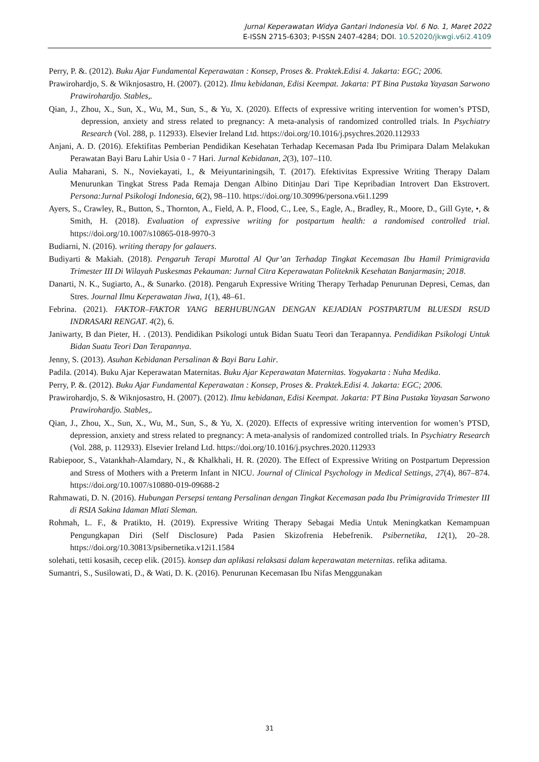Jurnal Keperawatan Widya Gantari Indonesia Vol. 6 No. 1, Maret 2022
E-ISSN 2715-6303; P-ISSN 2407-4284; DOI. 10.52020/jkwgi.v6i2.4109
Perry, P. &. (2012). Buku Ajar Fundamental Keperawatan : Konsep, Proses &. Praktek.Edisi 4. Jakarta: EGC; 2006.
Prawirohardjo, S. & Wiknjosastro, H. (2007). (2012). Ilmu kebidanan, Edisi Keempat. Jakarta: PT Bina Pustaka Yayasan Sarwono Prawirohardjo. Stables,.
Qian, J., Zhou, X., Sun, X., Wu, M., Sun, S., & Yu, X. (2020). Effects of expressive writing intervention for women’s PTSD, depression, anxiety and stress related to pregnancy: A meta-analysis of randomized controlled trials. In Psychiatry Research (Vol. 288, p. 112933). Elsevier Ireland Ltd. https://doi.org/10.1016/j.psychres.2020.112933
Anjani, A. D. (2016). Efektifitas Pemberian Pendidikan Kesehatan Terhadap Kecemasan Pada Ibu Primipara Dalam Melakukan Perawatan Bayi Baru Lahir Usia 0 - 7 Hari. Jurnal Kebidanan, 2(3), 107–110.
Aulia Maharani, S. N., Noviekayati, I., & Meiyuntariningsih, T. (2017). Efektivitas Expressive Writing Therapy Dalam Menurunkan Tingkat Stress Pada Remaja Dengan Albino Ditinjau Dari Tipe Kepribadian Introvert Dan Ekstrovert. Persona:Jurnal Psikologi Indonesia, 6(2), 98–110. https://doi.org/10.30996/persona.v6i1.1299
Ayers, S., Crawley, R., Button, S., Thornton, A., Field, A. P., Flood, C., Lee, S., Eagle, A., Bradley, R., Moore, D., Gill Gyte, •, & Smith, H. (2018). Evaluation of expressive writing for postpartum health: a randomised controlled trial. https://doi.org/10.1007/s10865-018-9970-3
Budiarni, N. (2016). writing therapy for galauers.
Budiyarti & Makiah. (2018). Pengaruh Terapi Murottal Al Qur’an Terhadap Tingkat Kecemasan Ibu Hamil Primigravida Trimester III Di Wilayah Puskesmas Pekauman: Jurnal Citra Keperawatan Politeknik Kesehatan Banjarmasin; 2018.
Danarti, N. K., Sugiarto, A., & Sunarko. (2018). Pengaruh Expressive Writing Therapy Terhadap Penurunan Depresi, Cemas, dan Stres. Journal Ilmu Keperawatan Jiwa, 1(1), 48–61.
Febrina. (2021). FAKTOR–FAKTOR YANG BERHUBUNGAN DENGAN KEJADIAN POSTPARTUM BLUESDI RSUD INDRASARI RENGAT. 4(2), 6.
Janiwarty, B dan Pieter, H. . (2013). Pendidikan Psikologi untuk Bidan Suatu Teori dan Terapannya. Pendidikan Psikologi Untuk Bidan Suatu Teori Dan Terapannya.
Jenny, S. (2013). Asuhan Kebidanan Persalinan & Bayi Baru Lahir.
Padila. (2014). Buku Ajar Keperawatan Maternitas. Buku Ajar Keperawatan Maternitas. Yogyakarta : Nuha Medika.
Perry, P. &. (2012). Buku Ajar Fundamental Keperawatan : Konsep, Proses &. Praktek.Edisi 4. Jakarta: EGC; 2006.
Prawirohardjo, S. & Wiknjosastro, H. (2007). (2012). Ilmu kebidanan, Edisi Keempat. Jakarta: PT Bina Pustaka Yayasan Sarwono Prawirohardjo. Stables,.
Qian, J., Zhou, X., Sun, X., Wu, M., Sun, S., & Yu, X. (2020). Effects of expressive writing intervention for women’s PTSD, depression, anxiety and stress related to pregnancy: A meta-analysis of randomized controlled trials. In Psychiatry Research (Vol. 288, p. 112933). Elsevier Ireland Ltd. https://doi.org/10.1016/j.psychres.2020.112933
Rabiepoor, S., Vatankhah-Alamdary, N., & Khalkhali, H. R. (2020). The Effect of Expressive Writing on Postpartum Depression and Stress of Mothers with a Preterm Infant in NICU. Journal of Clinical Psychology in Medical Settings, 27(4), 867–874. https://doi.org/10.1007/s10880-019-09688-2
Rahmawati, D. N. (2016). Hubungan Persepsi tentang Persalinan dengan Tingkat Kecemasan pada Ibu Primigravida Trimester III di RSIA Sakina Idaman Mlati Sleman.
Rohmah, L. F., & Pratikto, H. (2019). Expressive Writing Therapy Sebagai Media Untuk Meningkatkan Kemampuan Pengungkapan Diri (Self Disclosure) Pada Pasien Skizofrenia Hebefrenik. Psibernetika, 12(1), 20–28. https://doi.org/10.30813/psibernetika.v12i1.1584
solehati, tetti kosasih, cecep elik. (2015). konsep dan aplikasi relaksasi dalam keperawatan meternitas. refika aditama.
Sumantri, S., Susilowati, D., & Wati, D. K. (2016). Penurunan Kecemasan Ibu Nifas Menggunakan
31